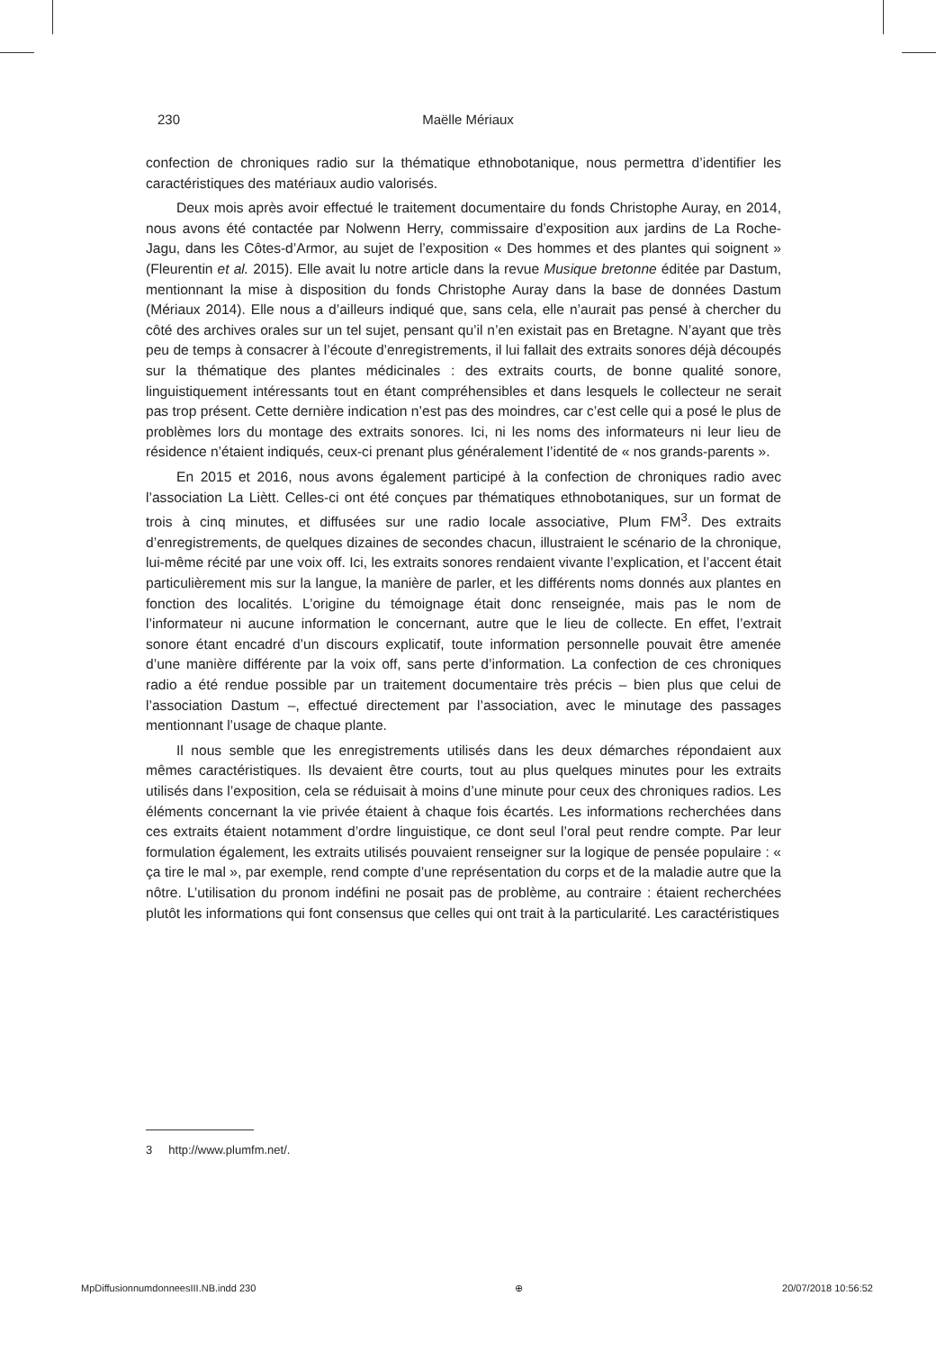230 Maëlle Mériaux
confection de chroniques radio sur la thématique ethnobotanique, nous permettra d’identifier les caractéristiques des matériaux audio valorisés.
Deux mois après avoir effectué le traitement documentaire du fonds Christophe Auray, en 2014, nous avons été contactée par Nolwenn Herry, commissaire d’exposition aux jardins de La Roche-Jagu, dans les Côtes-d’Armor, au sujet de l’exposition « Des hommes et des plantes qui soignent » (Fleurentin et al. 2015). Elle avait lu notre article dans la revue Musique bretonne éditée par Dastum, mentionnant la mise à disposition du fonds Christophe Auray dans la base de données Dastum (Mériaux 2014). Elle nous a d’ailleurs indiqué que, sans cela, elle n’aurait pas pensé à chercher du côté des archives orales sur un tel sujet, pensant qu’il n’en existait pas en Bretagne. N’ayant que très peu de temps à consacrer à l’écoute d’enregistrements, il lui fallait des extraits sonores déjà découpés sur la thématique des plantes médicinales : des extraits courts, de bonne qualité sonore, linguistiquement intéressants tout en étant compréhensibles et dans lesquels le collecteur ne serait pas trop présent. Cette dernière indication n’est pas des moindres, car c’est celle qui a posé le plus de problèmes lors du montage des extraits sonores. Ici, ni les noms des informateurs ni leur lieu de résidence n’étaient indiqués, ceux-ci prenant plus généralement l’identité de « nos grands-parents ».
En 2015 et 2016, nous avons également participé à la confection de chroniques radio avec l’association La Liètt. Celles-ci ont été conçues par thématiques ethnobotaniques, sur un format de trois à cinq minutes, et diffusées sur une radio locale associative, Plum FM<sup>3</sup>. Des extraits d’enregistrements, de quelques dizaines de secondes chacun, illustraient le scénario de la chronique, lui-même récité par une voix off. Ici, les extraits sonores rendaient vivante l’explication, et l’accent était particulièrement mis sur la langue, la manière de parler, et les différents noms donnés aux plantes en fonction des localités. L’origine du témoignage était donc renseignée, mais pas le nom de l’informateur ni aucune information le concernant, autre que le lieu de collecte. En effet, l’extrait sonore étant encadré d’un discours explicatif, toute information personnelle pouvait être amenée d’une manière différente par la voix off, sans perte d’information. La confection de ces chroniques radio a été rendue possible par un traitement documentaire très précis – bien plus que celui de l’association Dastum –, effectué directement par l’association, avec le minutage des passages mentionnant l’usage de chaque plante.
Il nous semble que les enregistrements utilisés dans les deux démarches répondaient aux mêmes caractéristiques. Ils devaient être courts, tout au plus quelques minutes pour les extraits utilisés dans l’exposition, cela se réduisait à moins d’une minute pour ceux des chroniques radios. Les éléments concernant la vie privée étaient à chaque fois écartés. Les informations recherchées dans ces extraits étaient notamment d’ordre linguistique, ce dont seul l’oral peut rendre compte. Par leur formulation également, les extraits utilisés pouvaient renseigner sur la logique de pensée populaire : « ça tire le mal », par exemple, rend compte d’une représentation du corps et de la maladie autre que la nôtre. L’utilisation du pronom indéfini ne posait pas de problème, au contraire : étaient recherchées plutôt les informations qui font consensus que celles qui ont trait à la particularité. Les caractéristiques
3 http://www.plumfm.net/.
MpDiffusionnumdonneesIII.NB.indd 230 ⊕ 20/07/2018 10:56:52